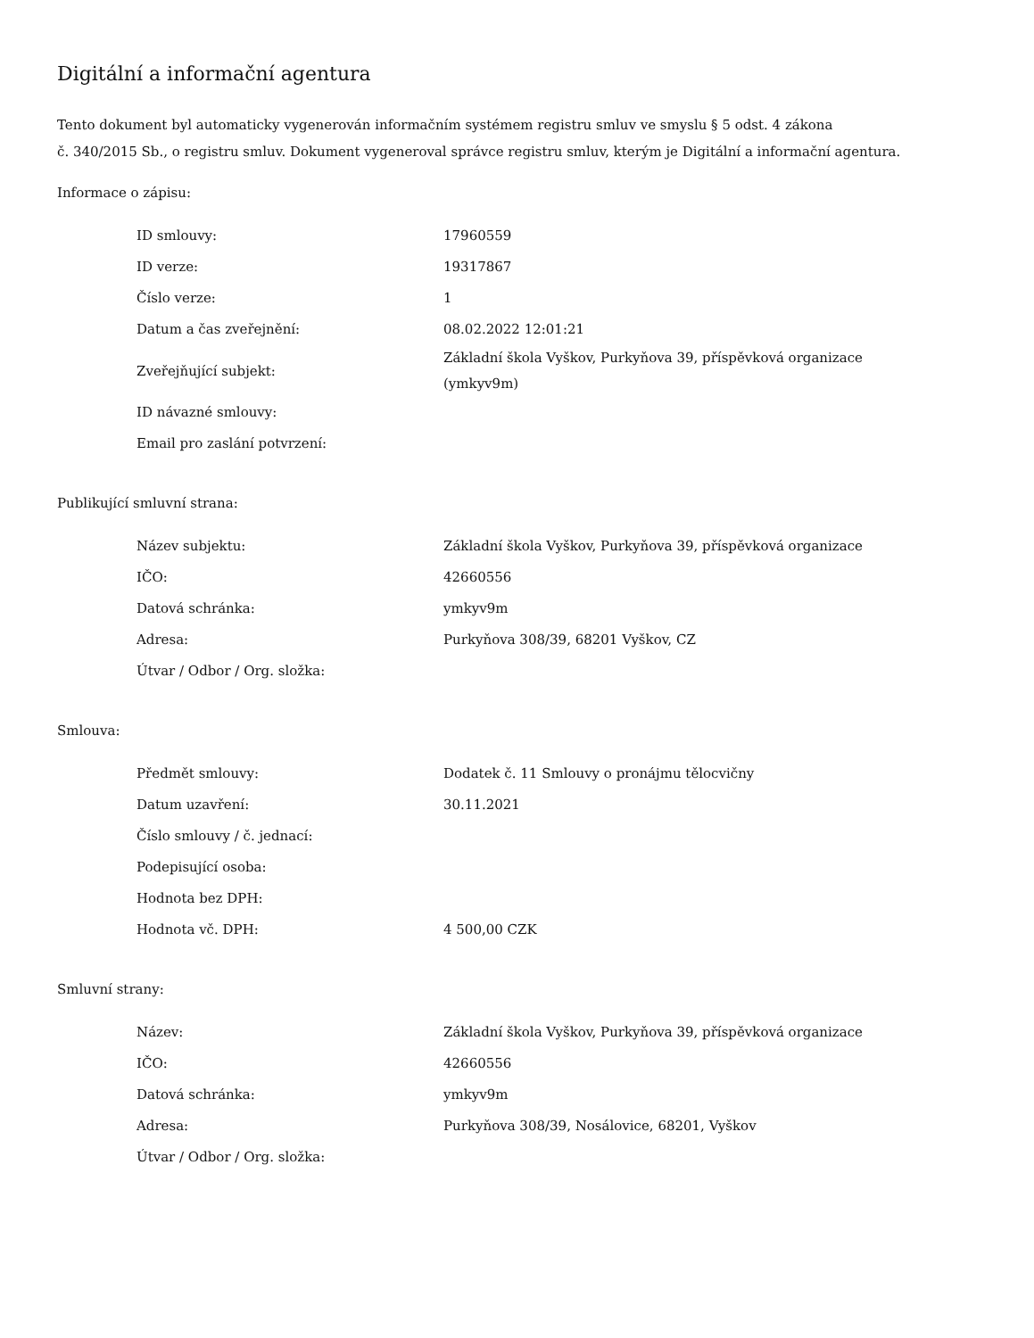Digitální a informační agentura
Tento dokument byl automaticky vygenerován informačním systémem registru smluv ve smyslu § 5 odst. 4 zákona
č. 340/2015 Sb., o registru smluv. Dokument vygeneroval správce registru smluv, kterým je Digitální a informační agentura.
Informace o zápisu:
| ID smlouvy: | 17960559 |
| ID verze: | 19317867 |
| Číslo verze: | 1 |
| Datum a čas zveřejnění: | 08.02.2022 12:01:21 |
| Zveřejňující subjekt: | Základní škola Vyškov, Purkyňova 39, příspěvková organizace (ymkyv9m) |
| ID návazné smlouvy: | |
| Email pro zaslání potvrzení: | |
Publikující smluvní strana:
| Název subjektu: | Základní škola Vyškov, Purkyňova 39, příspěvková organizace |
| IČO: | 42660556 |
| Datová schránka: | ymkyv9m |
| Adresa: | Purkyňova 308/39, 68201 Vyškov, CZ |
| Útvar / Odbor / Org. složka: | |
Smlouva:
| Předmět smlouvy: | Dodatek č. 11 Smlouvy o pronájmu tělocvičny |
| Datum uzavření: | 30.11.2021 |
| Číslo smlouvy / č. jednací: | |
| Podepisující osoba: | |
| Hodnota bez DPH: | |
| Hodnota vč. DPH: | 4 500,00 CZK |
Smluvní strany:
| Název: | Základní škola Vyškov, Purkyňova 39, příspěvková organizace |
| IČO: | 42660556 |
| Datová schránka: | ymkyv9m |
| Adresa: | Purkyňova 308/39, Nosálovice, 68201, Vyškov |
| Útvar / Odbor / Org. složka: | |